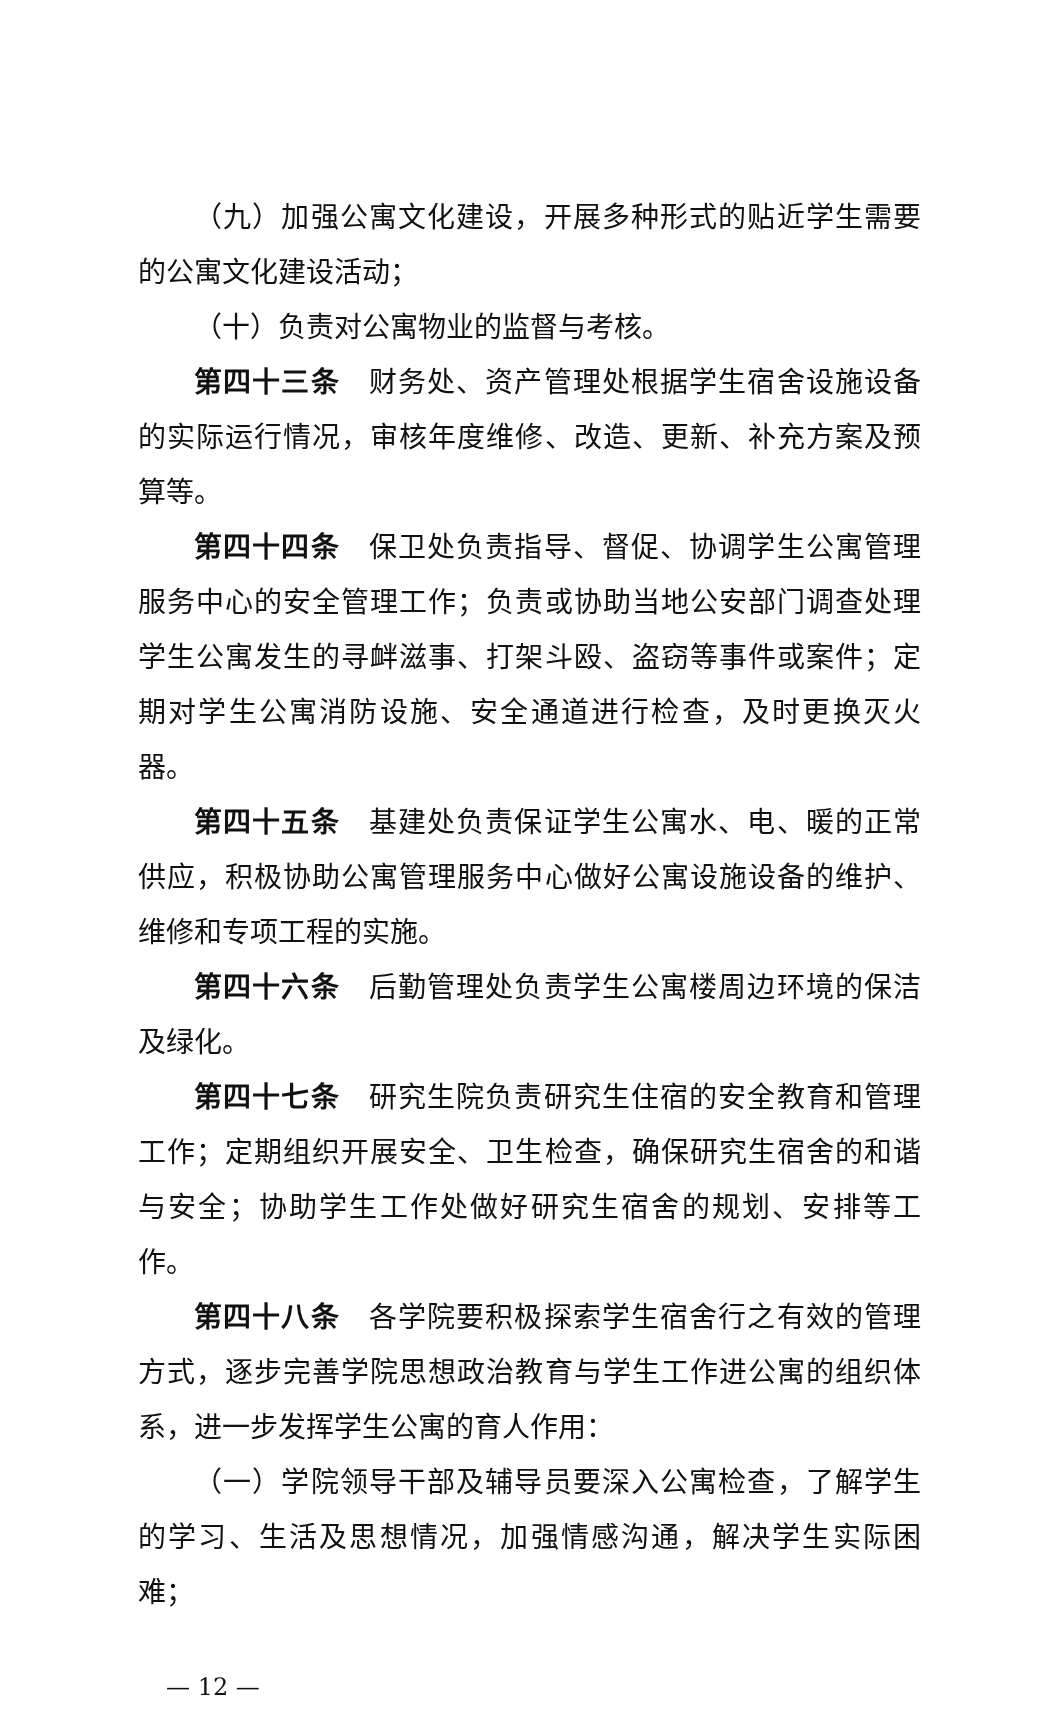（九）加强公寓文化建设，开展多种形式的贴近学生需要的公寓文化建设活动；
（十）负责对公寓物业的监督与考核。
第四十三条　财务处、资产管理处根据学生宿舍设施设备的实际运行情况，审核年度维修、改造、更新、补充方案及预算等。
第四十四条　保卫处负责指导、督促、协调学生公寓管理服务中心的安全管理工作；负责或协助当地公安部门调查处理学生公寓发生的寻衅滋事、打架斗殴、盗窃等事件或案件；定期对学生公寓消防设施、安全通道进行检查，及时更换灭火器。
第四十五条　基建处负责保证学生公寓水、电、暖的正常供应，积极协助公寓管理服务中心做好公寓设施设备的维护、维修和专项工程的实施。
第四十六条　后勤管理处负责学生公寓楼周边环境的保洁及绿化。
第四十七条　研究生院负责研究生住宿的安全教育和管理工作；定期组织开展安全、卫生检查，确保研究生宿舍的和谐与安全；协助学生工作处做好研究生宿舍的规划、安排等工作。
第四十八条　各学院要积极探索学生宿舍行之有效的管理方式，逐步完善学院思想政治教育与学生工作进公寓的组织体系，进一步发挥学生公寓的育人作用：
（一）学院领导干部及辅导员要深入公寓检查，了解学生的学习、生活及思想情况，加强情感沟通，解决学生实际困难；
— 12 —